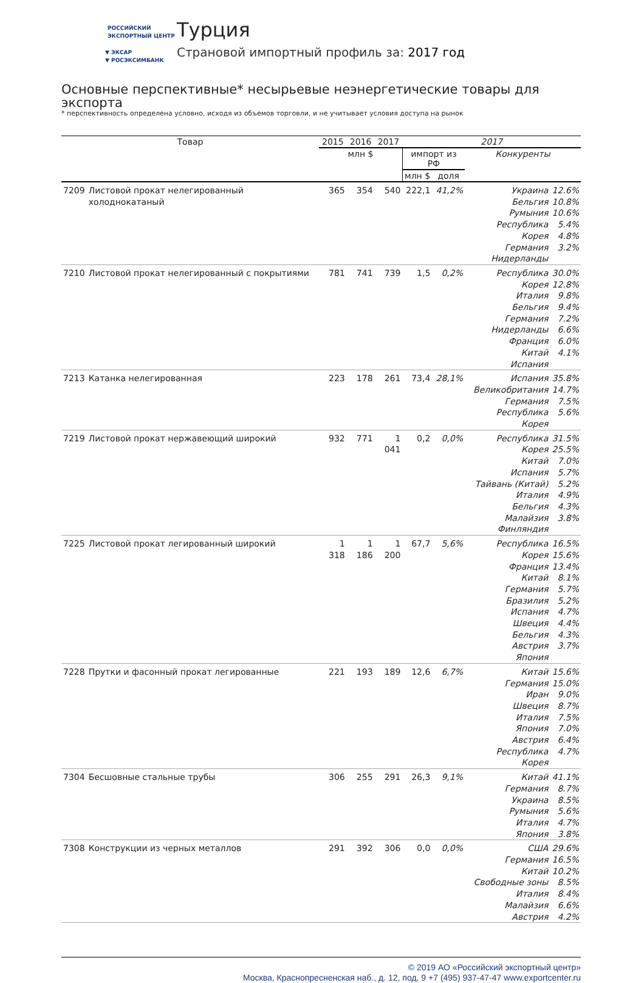РОССИЙСКИЙ
ЭКСПОРТНЫЙ ЦЕНТР
▼ ЭКСАР
▼ РОСЭКСИМБАНК
Турция
Страновой импортный профиль за: 2017 год
Основные перспективные* несырьевые неэнергетические товары для экспорта
* перспективность определена условно, исходя из объемов торговли, и не учитывает условия доступа на рынок
| Товар | | 2015 | 2016 | 2017 | 2017 | | | |
| --- | --- | --- | --- | --- | --- | --- | --- | --- |
| | | млн $ | | | импорт из РФ | | Конкуренты | |
| | | | | | млн $ | доля | | |
| 7209 | Листовой прокат нелегированный холоднокатаный | 365 | 354 | 540 | 222,1 | 41,2% | Украина Бельгия Румыния Республика Корея Германия Нидерланды | 12.6% 10.8% 10.6% 5.4% 4.8% 3.2% |
| 7210 | Листовой прокат нелегированный с покрытиями | 781 | 741 | 739 | 1,5 | 0,2% | Республика Корея Италия Бельгия Германия Нидерланды Франция Китай Испания | 30.0% 12.8% 9.8% 9.4% 7.2% 6.6% 6.0% 4.1% |
| 7213 | Катанка нелегированная | 223 | 178 | 261 | 73,4 | 28,1% | Испания Великобритания Германия Республика Корея | 35.8% 14.7% 7.5% 5.6% |
| 7219 | Листовой прокат нержавеющий широкий | 932 | 771 | 1 041 | 0,2 | 0,0% | Республика Корея Китай Испания Тайвань (Китай) Италия Бельгия Малайзия Финляндия | 31.5% 25.5% 7.0% 5.7% 5.2% 4.9% 4.3% 3.8% |
| 7225 | Листовой прокат легированный широкий | 1 318 | 1 186 | 1 200 | 67,7 | 5,6% | Республика Корея Франция Китай Германия Бразилия Испания Швеция Бельгия Австрия Япония | 16.5% 15.6% 13.4% 8.1% 5.7% 5.2% 4.7% 4.4% 4.3% 3.7% |
| 7228 | Прутки и фасонный прокат легированные | 221 | 193 | 189 | 12,6 | 6,7% | Китай Германия Иран Швеция Италия Япония Австрия Республика Корея | 15.6% 15.0% 9.0% 8.7% 7.5% 7.0% 6.4% 4.7% |
| 7304 | Бесшовные стальные трубы | 306 | 255 | 291 | 26,3 | 9,1% | Китай Германия Украина Румыния Италия Япония | 41.1% 8.7% 8.5% 5.6% 4.7% 3.8% |
| 7308 | Конструкции из черных металлов | 291 | 392 | 306 | 0,0 | 0,0% | США Германия Китай Свободные зоны Италия Малайзия Австрия | 29.6% 16.5% 10.2% 8.5% 8.4% 6.6% 4.2% |
© 2019 АО «Российский экспортный центр»
Москва, Краснопресненская наб., д. 12, под. 9 +7 (495) 937-47-47 www.exportcenter.ru